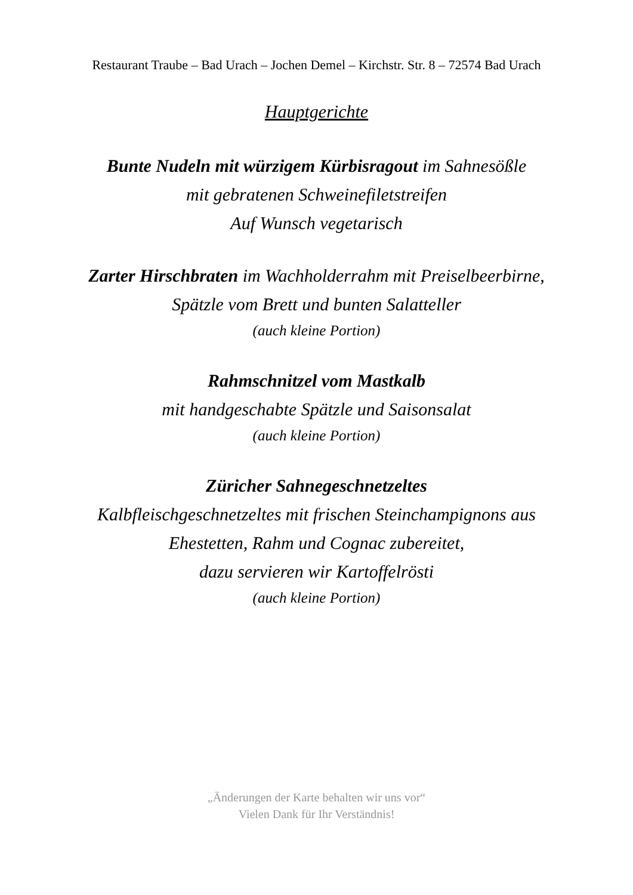Restaurant Traube – Bad Urach – Jochen Demel – Kirchstr. Str. 8 – 72574 Bad Urach
Hauptgerichte
Bunte Nudeln mit würzigem Kürbisragout im Sahnesößle
mit gebratenen Schweinefiletstreifen
Auf Wunsch vegetarisch
Zarter Hirschbraten im Wachholderrahm mit Preiselbeerbirne,
Spätzle vom Brett und bunten Salatteller
(auch kleine Portion)
Rahmschnitzel vom Mastkalb
mit handgeschabte Spätzle und Saisonsalat
(auch kleine Portion)
Züricher Sahnegeschnetzeltes
Kalbfleischgeschnetzeltes mit frischen Steinchampignons aus
Ehestetten, Rahm und Cognac zubereitet,
dazu servieren wir Kartoffelrösti
(auch kleine Portion)
„Änderungen der Karte behalten wir uns vor“
Vielen Dank für Ihr Verständnis!